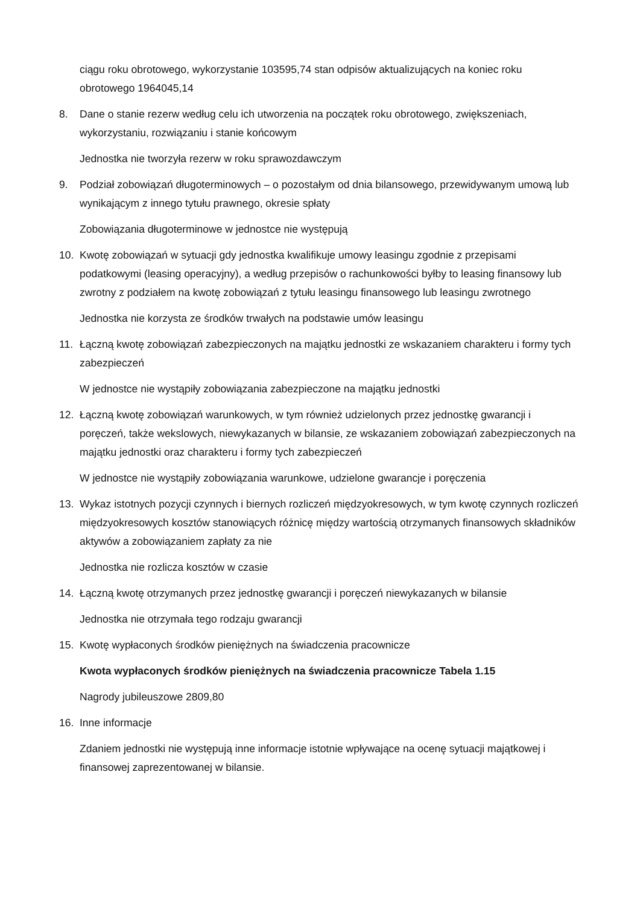ciągu roku obrotowego, wykorzystanie 103595,74 stan odpisów aktualizujących na koniec roku obrotowego 1964045,14
8. Dane o stanie rezerw według celu ich utworzenia na początek roku obrotowego, zwiększeniach, wykorzystaniu, rozwiązaniu i stanie końcowym
Jednostka nie tworzyła rezerw w roku sprawozdawczym
9. Podział zobowiązań długoterminowych – o pozostałym od dnia bilansowego, przewidywanym umową lub wynikającym z innego tytułu prawnego, okresie spłaty
Zobowiązania długoterminowe w jednostce nie występują
10. Kwotę zobowiązań w sytuacji gdy jednostka kwalifikuje umowy leasingu zgodnie z przepisami podatkowymi (leasing operacyjny), a według przepisów o rachunkowości byłby to leasing finansowy lub zwrotny z podziałem na kwotę zobowiązań z tytułu leasingu finansowego lub leasingu zwrotnego
Jednostka nie korzysta ze środków trwałych na podstawie umów leasingu
11. Łączną kwotę zobowiązań zabezpieczonych na majątku jednostki ze wskazaniem charakteru i formy tych zabezpieczeń
W jednostce nie wystąpiły zobowiązania zabezpieczone na majątku jednostki
12. Łączną kwotę zobowiązań warunkowych, w tym również udzielonych przez jednostkę gwarancji i poręczeń, także wekslowych, niewykazanych w bilansie, ze wskazaniem zobowiązań zabezpieczonych na majątku jednostki oraz charakteru i formy tych zabezpieczeń
W jednostce nie wystąpiły zobowiązania warunkowe, udzielone gwarancje i poręczenia
13. Wykaz istotnych pozycji czynnych i biernych rozliczeń międzyokresowych, w tym kwotę czynnych rozliczeń międzyokresowych kosztów stanowiących różnicę między wartością otrzymanych finansowych składników aktywów a zobowiązaniem zapłaty za nie
Jednostka nie rozlicza kosztów w czasie
14. Łączną kwotę otrzymanych przez jednostkę gwarancji i poręczeń niewykazanych w bilansie
Jednostka nie otrzymała tego rodzaju gwarancji
15. Kwotę wypłaconych środków pieniężnych na świadczenia pracownicze
Kwota wypłaconych środków pieniężnych na świadczenia pracownicze Tabela 1.15
Nagrody jubileuszowe 2809,80
16. Inne informacje
Zdaniem jednostki nie występują inne informacje istotnie wpływające na ocenę sytuacji majątkowej i finansowej zaprezentowanej w bilansie.